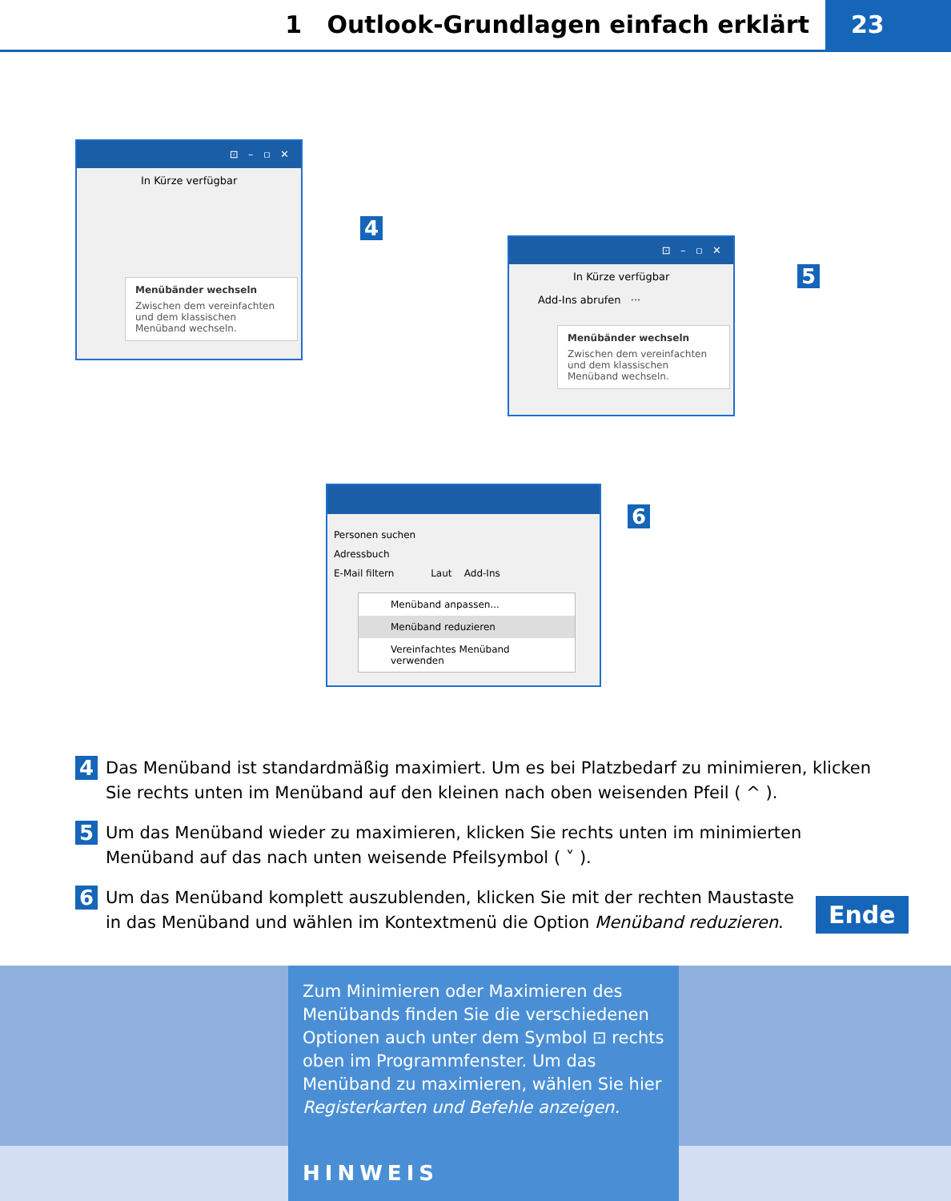1 Outlook-Grundlagen einfach erklärt
23
⊡ – ▫ ✕
In Kürze verfügbar
Menübänder wechseln
Zwischen dem vereinfachten und dem klassischen Menüband wechseln.
4
⊡ – ▫ ✕
In Kürze verfügbar
Add-Ins abrufen ···
Menübänder wechseln
Zwischen dem vereinfachten und dem klassischen Menüband wechseln.
5
Personen suchen
Adressbuch
E-Mail filtern Laut Add-Ins
Menüband anpassen...
Menüband reduzieren
Vereinfachtes Menüband verwenden
6
4
Das Menüband ist standardmäßig maximiert. Um es bei Platzbedarf zu minimieren, klicken Sie rechts unten im Menüband auf den kleinen nach oben weisenden Pfeil ( ^ ).
5
Um das Menüband wieder zu maximieren, klicken Sie rechts unten im minimierten Menüband auf das nach unten weisende Pfeilsymbol ( ˅ ).
6
Um das Menüband komplett auszublenden, klicken Sie mit der rechten Maustaste in das Menüband und wählen im Kontextmenü die Option Menüband reduzieren.
Ende
Zum Minimieren oder Maximieren des Menü­bands finden Sie die verschiedenen Optionen auch unter dem Symbol ⊡ rechts oben im Programmfenster. Um das Menüband zu maximieren, wählen Sie hier Registerkarten und Befehle anzeigen.
HINWEIS